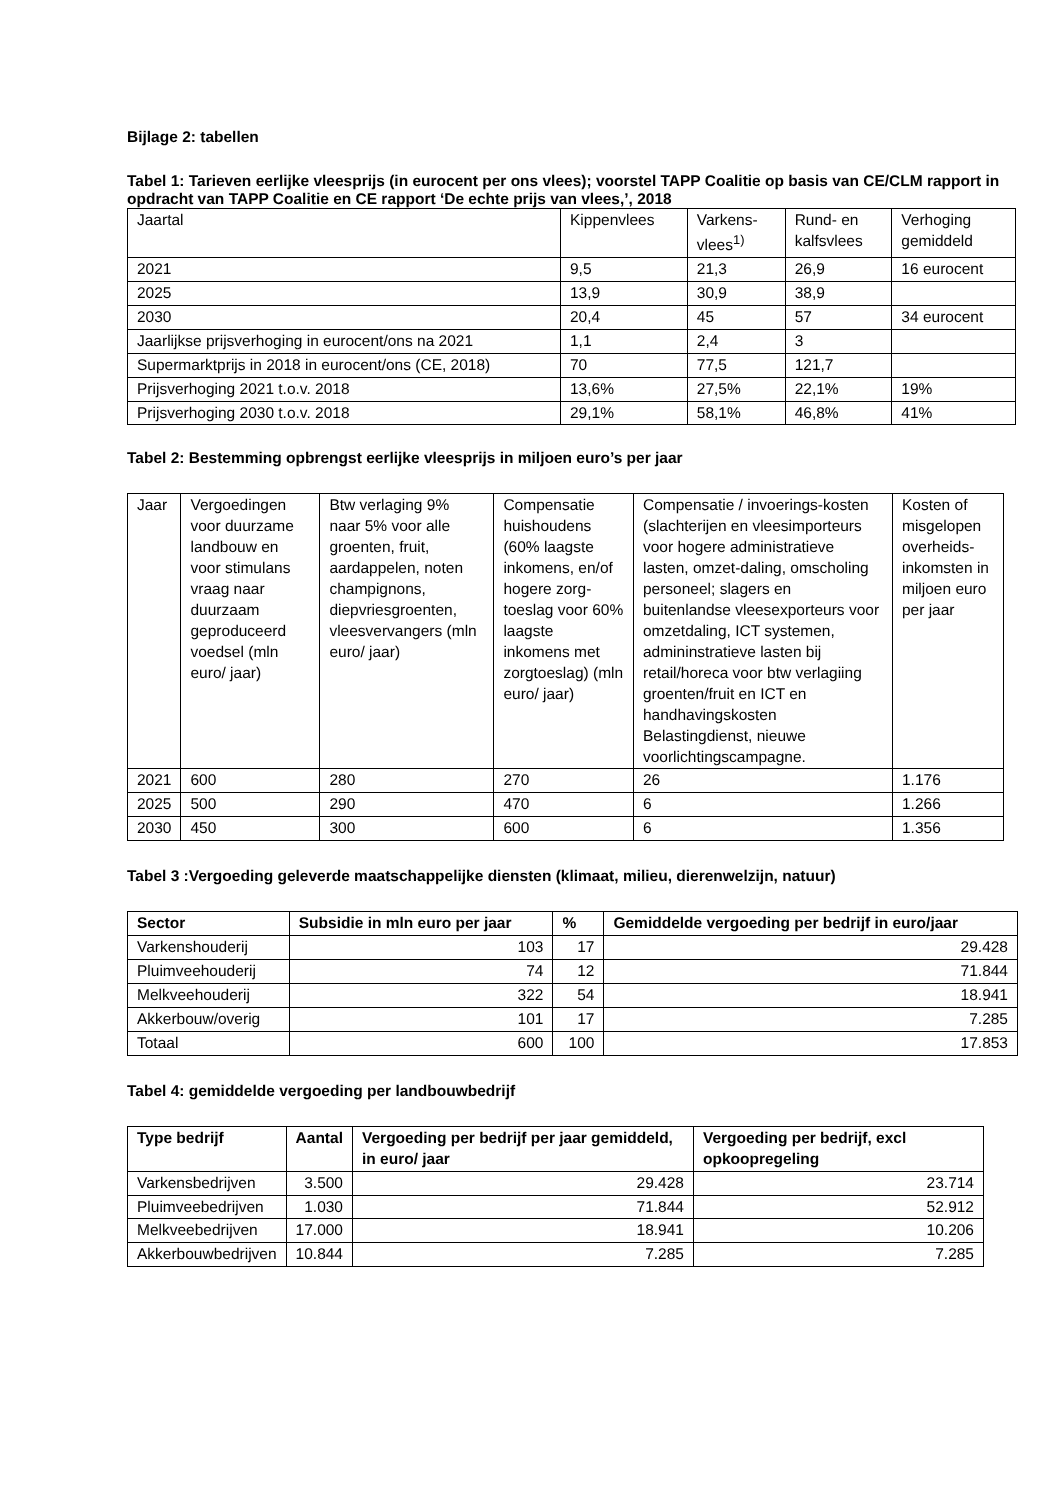Bijlage 2: tabellen
Tabel 1: Tarieven eerlijke vleesprijs (in eurocent per ons vlees); voorstel TAPP Coalitie op basis van CE/CLM rapport in opdracht van TAPP Coalitie en CE rapport ‘De echte prijs van vlees,’, 2018
| Jaartal | Kippenvlees | Varkens- vlees<sup>1)</sup> | Rund- en kalfsvlees | Verhoging gemiddeld |
| 2021 | 9,5 | 21,3 | 26,9 | 16 eurocent |
| 2025 | 13,9 | 30,9 | 38,9 | |
| 2030 | 20,4 | 45 | 57 | 34 eurocent |
| Jaarlijkse prijsverhoging in eurocent/ons na 2021 | 1,1 | 2,4 | 3 | |
| Supermarktprijs in 2018 in eurocent/ons (CE, 2018) | 70 | 77,5 | 121,7 | |
| Prijsverhoging 2021 t.o.v. 2018 | 13,6% | 27,5% | 22,1% | 19% |
| Prijsverhoging 2030 t.o.v. 2018 | 29,1% | 58,1% | 46,8% | 41% |
Tabel 2: Bestemming opbrengst eerlijke vleesprijs in miljoen euro’s per jaar
| Jaar | Vergoedingen voor duurzame landbouw en voor stimulans vraag naar duurzaam geproduceerd voedsel (mln euro/ jaar) | Btw verlaging 9% naar 5% voor alle groenten, fruit, aardappelen, noten champignons, diepvriesgroenten, vleesvervangers (mln euro/ jaar) | Compensatie huishoudens (60% laagste inkomens, en/of hogere zorg- toeslag voor 60% laagste inkomens met zorgtoeslag) (mln euro/ jaar) | Compensatie / invoerings-kosten (slachterijen en vleesimporteurs voor hogere administratieve lasten, omzet-daling, omscholing personeel; slagers en buitenlandse vleesexporteurs voor omzetdaling, ICT systemen, admininstratieve lasten bij retail/horeca voor btw verlagiing groenten/fruit en ICT en handhavingskosten Belastingdienst, nieuwe voorlichtingscampagne. | Kosten of misgelopen overheids-inkomsten in miljoen euro per jaar |
| 2021 | 600 | 280 | 270 | 26 | 1.176 |
| 2025 | 500 | 290 | 470 | 6 | 1.266 |
| 2030 | 450 | 300 | 600 | 6 | 1.356 |
Tabel 3 :Vergoeding geleverde maatschappelijke diensten (klimaat, milieu, dierenwelzijn, natuur)
| Sector | Subsidie in mln euro per jaar | % | Gemiddelde vergoeding per bedrijf in euro/jaar |
| --- | --- | --- | --- |
| Varkenshouderij | 103 | 17 | 29.428 |
| Pluimveehouderij | 74 | 12 | 71.844 |
| Melkveehouderij | 322 | 54 | 18.941 |
| Akkerbouw/overig | 101 | 17 | 7.285 |
| Totaal | 600 | 100 | 17.853 |
Tabel 4: gemiddelde vergoeding per landbouwbedrijf
| Type bedrijf | Aantal | Vergoeding per bedrijf per jaar gemiddeld, in euro/ jaar | Vergoeding per bedrijf, excl opkoopregeling |
| --- | --- | --- | --- |
| Varkensbedrijven | 3.500 | 29.428 | 23.714 |
| Pluimveebedrijven | 1.030 | 71.844 | 52.912 |
| Melkveebedrijven | 17.000 | 18.941 | 10.206 |
| Akkerbouwbedrijven | 10.844 | 7.285 | 7.285 |